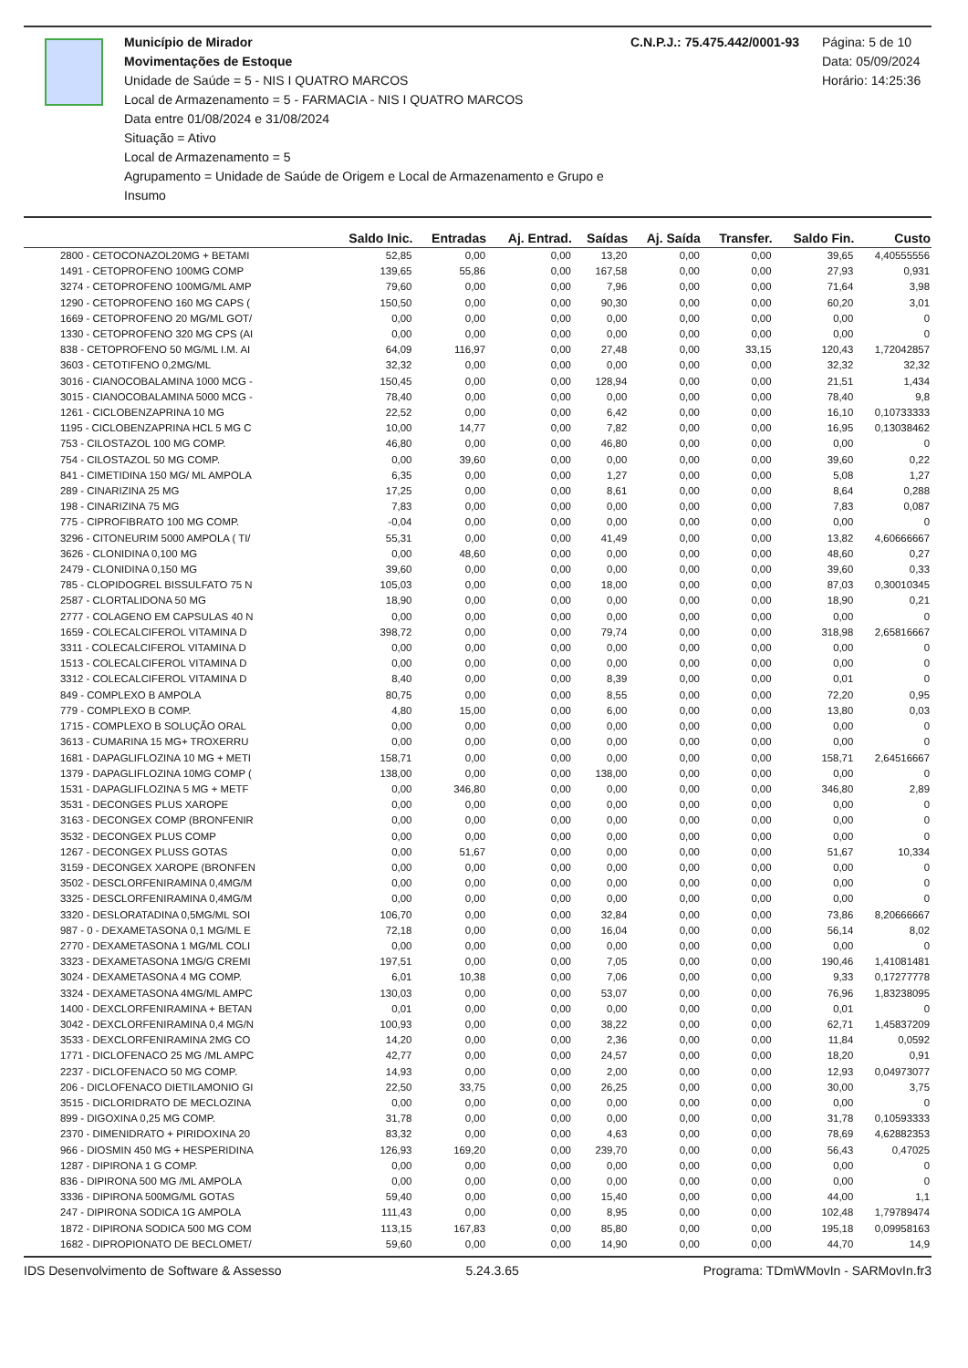Município de Mirador
Movimentações de Estoque
Unidade de Saúde = 5 - NIS I QUATRO MARCOS
Local de Armazenamento = 5 - FARMACIA - NIS I QUATRO MARCOS
Data entre 01/08/2024 e 31/08/2024
Situação = Ativo
Local de Armazenamento = 5
Agrupamento = Unidade de Saúde de Origem e Local de Armazenamento e Grupo e Insumo
C.N.P.J.: 75.475.442/0001-93
Página: 5 de 10
Data: 05/09/2024
Horário: 14:25:36
| | Saldo Inic. | Entradas | Aj. Entrad. | Saídas | Aj. Saída | Transfer. | Saldo Fin. | Custo |
| --- | --- | --- | --- | --- | --- | --- | --- | --- |
| 2800 - CETOCONAZOL20MG + BETAMI | 52,85 | 0,00 | 0,00 | 13,20 | 0,00 | 0,00 | 39,65 | 4,40555556 |
| 1491 - CETOPROFENO 100MG COMP | 139,65 | 55,86 | 0,00 | 167,58 | 0,00 | 0,00 | 27,93 | 0,931 |
| 3274 - CETOPROFENO 100MG/ML AMP | 79,60 | 0,00 | 0,00 | 7,96 | 0,00 | 0,00 | 71,64 | 3,98 |
| 1290 - CETOPROFENO 160 MG CAPS ( | 150,50 | 0,00 | 0,00 | 90,30 | 0,00 | 0,00 | 60,20 | 3,01 |
| 1669 - CETOPROFENO 20 MG/ML GOT/ | 0,00 | 0,00 | 0,00 | 0,00 | 0,00 | 0,00 | 0,00 | 0 |
| 1330 - CETOPROFENO 320 MG CPS (AI | 0,00 | 0,00 | 0,00 | 0,00 | 0,00 | 0,00 | 0,00 | 0 |
| 838 - CETOPROFENO 50 MG/ML I.M. AI | 64,09 | 116,97 | 0,00 | 27,48 | 0,00 | 33,15 | 120,43 | 1,72042857 |
| 3603 - CETOTIFENO 0,2MG/ML | 32,32 | 0,00 | 0,00 | 0,00 | 0,00 | 0,00 | 32,32 | 32,32 |
| 3016 - CIANOCOBALAMINA 1000 MCG - | 150,45 | 0,00 | 0,00 | 128,94 | 0,00 | 0,00 | 21,51 | 1,434 |
| 3015 - CIANOCOBALAMINA 5000 MCG - | 78,40 | 0,00 | 0,00 | 0,00 | 0,00 | 0,00 | 78,40 | 9,8 |
| 1261 - CICLOBENZAPRINA 10 MG | 22,52 | 0,00 | 0,00 | 6,42 | 0,00 | 0,00 | 16,10 | 0,10733333 |
| 1195 - CICLOBENZAPRINA HCL 5 MG C | 10,00 | 14,77 | 0,00 | 7,82 | 0,00 | 0,00 | 16,95 | 0,13038462 |
| 753 - CILOSTAZOL 100 MG COMP. | 46,80 | 0,00 | 0,00 | 46,80 | 0,00 | 0,00 | 0,00 | 0 |
| 754 - CILOSTAZOL 50 MG COMP. | 0,00 | 39,60 | 0,00 | 0,00 | 0,00 | 0,00 | 39,60 | 0,22 |
| 841 - CIMETIDINA 150 MG/ ML AMPOLA | 6,35 | 0,00 | 0,00 | 1,27 | 0,00 | 0,00 | 5,08 | 1,27 |
| 289 - CINARIZINA 25 MG | 17,25 | 0,00 | 0,00 | 8,61 | 0,00 | 0,00 | 8,64 | 0,288 |
| 198 - CINARIZINA 75 MG | 7,83 | 0,00 | 0,00 | 0,00 | 0,00 | 0,00 | 7,83 | 0,087 |
| 775 - CIPROFIBRATO 100 MG COMP. | -0,04 | 0,00 | 0,00 | 0,00 | 0,00 | 0,00 | 0,00 | 0 |
| 3296 - CITONEURIM 5000 AMPOLA ( TI/ | 55,31 | 0,00 | 0,00 | 41,49 | 0,00 | 0,00 | 13,82 | 4,60666667 |
| 3626 - CLONIDINA 0,100 MG | 0,00 | 48,60 | 0,00 | 0,00 | 0,00 | 0,00 | 48,60 | 0,27 |
| 2479 - CLONIDINA 0,150 MG | 39,60 | 0,00 | 0,00 | 0,00 | 0,00 | 0,00 | 39,60 | 0,33 |
| 785 - CLOPIDOGREL BISSULFATO 75 N | 105,03 | 0,00 | 0,00 | 18,00 | 0,00 | 0,00 | 87,03 | 0,30010345 |
| 2587 - CLORTALIDONA 50 MG | 18,90 | 0,00 | 0,00 | 0,00 | 0,00 | 0,00 | 18,90 | 0,21 |
| 2777 - COLAGENO EM CAPSULAS 40 N | 0,00 | 0,00 | 0,00 | 0,00 | 0,00 | 0,00 | 0,00 | 0 |
| 1659 - COLECALCIFEROL VITAMINA D | 398,72 | 0,00 | 0,00 | 79,74 | 0,00 | 0,00 | 318,98 | 2,65816667 |
| 3311 - COLECALCIFEROL VITAMINA D | 0,00 | 0,00 | 0,00 | 0,00 | 0,00 | 0,00 | 0,00 | 0 |
| 1513 - COLECALCIFEROL VITAMINA D | 0,00 | 0,00 | 0,00 | 0,00 | 0,00 | 0,00 | 0,00 | 0 |
| 3312 - COLECALCIFEROL VITAMINA D | 8,40 | 0,00 | 0,00 | 8,39 | 0,00 | 0,00 | 0,01 | 0 |
| 849 - COMPLEXO B AMPOLA | 80,75 | 0,00 | 0,00 | 8,55 | 0,00 | 0,00 | 72,20 | 0,95 |
| 779 - COMPLEXO B COMP. | 4,80 | 15,00 | 0,00 | 6,00 | 0,00 | 0,00 | 13,80 | 0,03 |
| 1715 - COMPLEXO B SOLUÇÃO ORAL | 0,00 | 0,00 | 0,00 | 0,00 | 0,00 | 0,00 | 0,00 | 0 |
| 3613 - CUMARINA 15 MG+ TROXERRU | 0,00 | 0,00 | 0,00 | 0,00 | 0,00 | 0,00 | 0,00 | 0 |
| 1681 - DAPAGLIFLOZINA 10 MG + METI | 158,71 | 0,00 | 0,00 | 0,00 | 0,00 | 0,00 | 158,71 | 2,64516667 |
| 1379 - DAPAGLIFLOZINA 10MG COMP ( | 138,00 | 0,00 | 0,00 | 138,00 | 0,00 | 0,00 | 0,00 | 0 |
| 1531 - DAPAGLIFLOZINA 5 MG + METF | 0,00 | 346,80 | 0,00 | 0,00 | 0,00 | 0,00 | 346,80 | 2,89 |
| 3531 - DECONGES PLUS XAROPE | 0,00 | 0,00 | 0,00 | 0,00 | 0,00 | 0,00 | 0,00 | 0 |
| 3163 - DECONGEX COMP (BRONFENIR | 0,00 | 0,00 | 0,00 | 0,00 | 0,00 | 0,00 | 0,00 | 0 |
| 3532 - DECONGEX PLUS COMP | 0,00 | 0,00 | 0,00 | 0,00 | 0,00 | 0,00 | 0,00 | 0 |
| 1267 - DECONGEX PLUSS GOTAS | 0,00 | 51,67 | 0,00 | 0,00 | 0,00 | 0,00 | 51,67 | 10,334 |
| 3159 - DECONGEX XAROPE (BRONFEN | 0,00 | 0,00 | 0,00 | 0,00 | 0,00 | 0,00 | 0,00 | 0 |
| 3502 - DESCLORFENIRAMINA 0,4MG/M | 0,00 | 0,00 | 0,00 | 0,00 | 0,00 | 0,00 | 0,00 | 0 |
| 3325 - DESCLORFENIRAMINA 0,4MG/M | 0,00 | 0,00 | 0,00 | 0,00 | 0,00 | 0,00 | 0,00 | 0 |
| 3320 - DESLORATADINA 0,5MG/ML SOI | 106,70 | 0,00 | 0,00 | 32,84 | 0,00 | 0,00 | 73,86 | 8,20666667 |
| 987 - 0 - DEXAMETASONA 0,1 MG/ML E | 72,18 | 0,00 | 0,00 | 16,04 | 0,00 | 0,00 | 56,14 | 8,02 |
| 2770 - DEXAMETASONA 1 MG/ML COLI | 0,00 | 0,00 | 0,00 | 0,00 | 0,00 | 0,00 | 0,00 | 0 |
| 3323 - DEXAMETASONA 1MG/G CREMI | 197,51 | 0,00 | 0,00 | 7,05 | 0,00 | 0,00 | 190,46 | 1,41081481 |
| 3024 - DEXAMETASONA 4 MG COMP. | 6,01 | 10,38 | 0,00 | 7,06 | 0,00 | 0,00 | 9,33 | 0,17277778 |
| 3324 - DEXAMETASONA 4MG/ML AMPC | 130,03 | 0,00 | 0,00 | 53,07 | 0,00 | 0,00 | 76,96 | 1,83238095 |
| 1400 - DEXCLORFENIRAMINA + BETAN | 0,01 | 0,00 | 0,00 | 0,00 | 0,00 | 0,00 | 0,01 | 0 |
| 3042 - DEXCLORFENIRAMINA 0,4 MG/N | 100,93 | 0,00 | 0,00 | 38,22 | 0,00 | 0,00 | 62,71 | 1,45837209 |
| 3533 - DEXCLORFENIRAMINA 2MG CO | 14,20 | 0,00 | 0,00 | 2,36 | 0,00 | 0,00 | 11,84 | 0,0592 |
| 1771 - DICLOFENACO 25 MG /ML AMPC | 42,77 | 0,00 | 0,00 | 24,57 | 0,00 | 0,00 | 18,20 | 0,91 |
| 2237 - DICLOFENACO 50 MG COMP. | 14,93 | 0,00 | 0,00 | 2,00 | 0,00 | 0,00 | 12,93 | 0,04973077 |
| 206 - DICLOFENACO DIETILAMONIO GI | 22,50 | 33,75 | 0,00 | 26,25 | 0,00 | 0,00 | 30,00 | 3,75 |
| 3515 - DICLORIDRATO DE MECLOZINA | 0,00 | 0,00 | 0,00 | 0,00 | 0,00 | 0,00 | 0,00 | 0 |
| 899 - DIGOXINA 0,25 MG COMP. | 31,78 | 0,00 | 0,00 | 0,00 | 0,00 | 0,00 | 31,78 | 0,10593333 |
| 2370 - DIMENIDRATO + PIRIDOXINA 20 | 83,32 | 0,00 | 0,00 | 4,63 | 0,00 | 0,00 | 78,69 | 4,62882353 |
| 966 - DIOSMIN 450 MG + HESPERIDINA | 126,93 | 169,20 | 0,00 | 239,70 | 0,00 | 0,00 | 56,43 | 0,47025 |
| 1287 - DIPIRONA 1 G COMP. | 0,00 | 0,00 | 0,00 | 0,00 | 0,00 | 0,00 | 0,00 | 0 |
| 836 - DIPIRONA 500 MG /ML AMPOLA | 0,00 | 0,00 | 0,00 | 0,00 | 0,00 | 0,00 | 0,00 | 0 |
| 3336 - DIPIRONA 500MG/ML GOTAS | 59,40 | 0,00 | 0,00 | 15,40 | 0,00 | 0,00 | 44,00 | 1,1 |
| 247 - DIPIRONA SODICA 1G AMPOLA | 111,43 | 0,00 | 0,00 | 8,95 | 0,00 | 0,00 | 102,48 | 1,79789474 |
| 1872 - DIPIRONA SODICA 500 MG COM | 113,15 | 167,83 | 0,00 | 85,80 | 0,00 | 0,00 | 195,18 | 0,09958163 |
| 1682 - DIPROPIONATO DE BECLOMET/ | 59,60 | 0,00 | 0,00 | 14,90 | 0,00 | 0,00 | 44,70 | 14,9 |
IDS Desenvolvimento de Software & Assesso 5.24.3.65 Programa: TDmWMovIn - SARMovIn.fr3